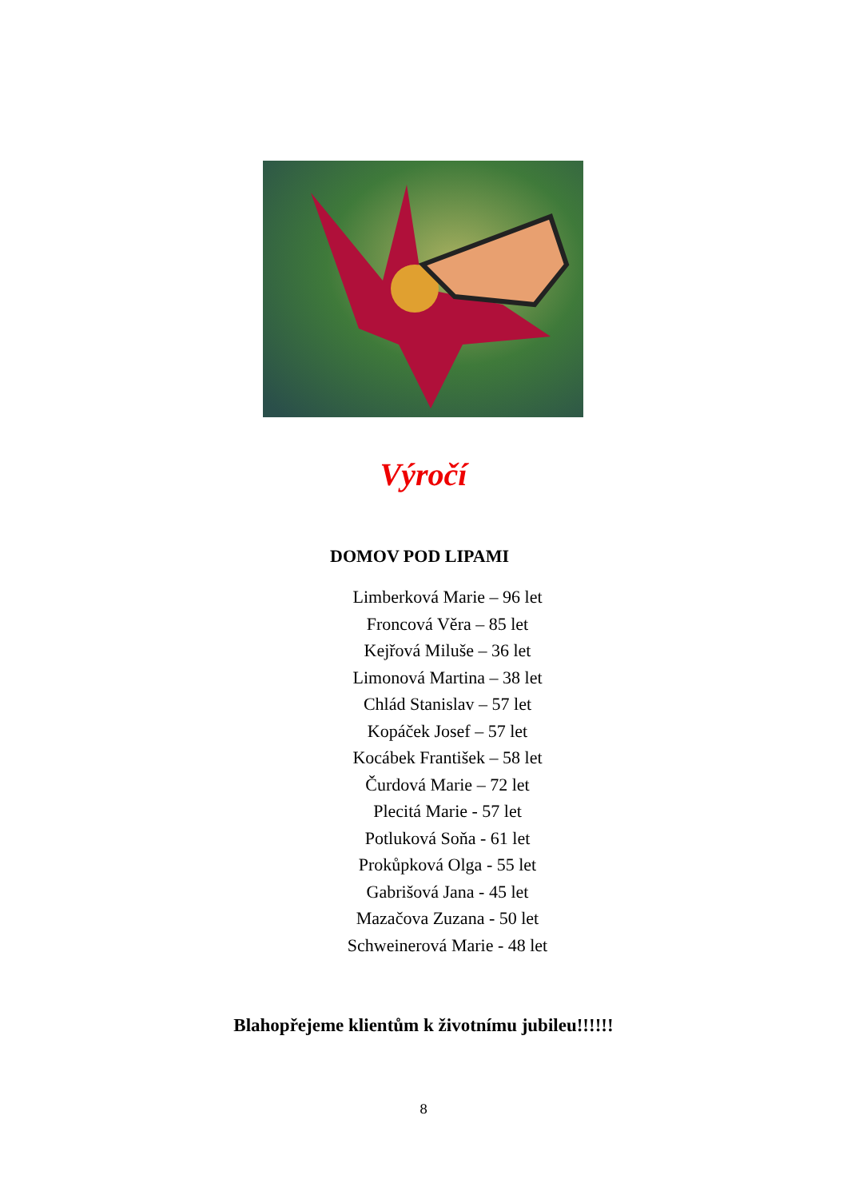Výročí
DOMOV POD LIPAMI
Limberková Marie – 96 let
Froncová Věra – 85 let
Kejřová Miluše – 36 let
Limonová Martina – 38 let
Chlád Stanislav – 57 let
Kopáček Josef – 57 let
Kocábek František – 58 let
Čurdová Marie – 72 let
Plecitá Marie - 57 let
Potluková Soňa - 61 let
Prokůpková Olga - 55 let
Gabrišová Jana - 45 let
Mazačova Zuzana - 50 let
Schweinerová Marie - 48 let
Blahopřejeme klientům k životnímu jubileu!!!!!!
8